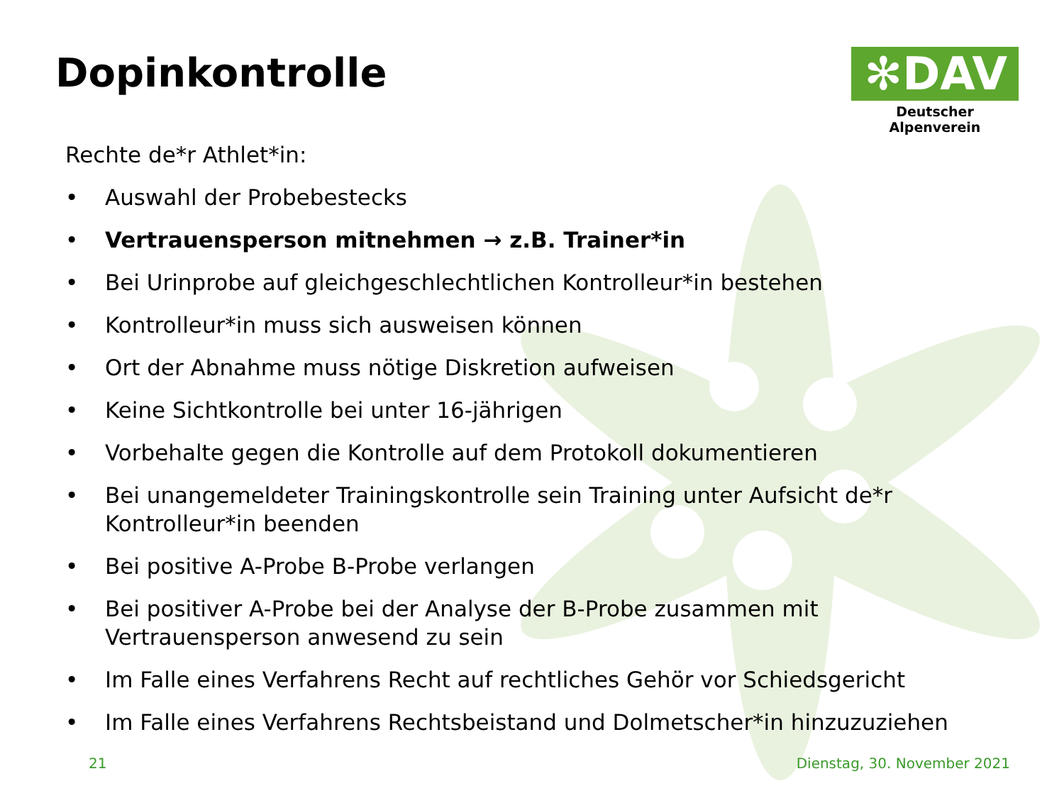Dopinkontrolle
✻DAV
Deutscher Alpenverein
Rechte de*r Athlet*in:
• Auswahl der Probebestecks
• Vertrauensperson mitnehmen → z.B. Trainer*in
• Bei Urinprobe auf gleichgeschlechtlichen Kontrolleur*in bestehen
• Kontrolleur*in muss sich ausweisen können
• Ort der Abnahme muss nötige Diskretion aufweisen
• Keine Sichtkontrolle bei unter 16-jährigen
• Vorbehalte gegen die Kontrolle auf dem Protokoll dokumentieren
• Bei unangemeldeter Trainingskontrolle sein Training unter Aufsicht de*r Kontrolleur*in beenden
• Bei positive A-Probe B-Probe verlangen
• Bei positiver A-Probe bei der Analyse der B-Probe zusammen mit Vertrauensperson anwesend zu sein
• Im Falle eines Verfahrens Recht auf rechtliches Gehör vor Schiedsgericht
• Im Falle eines Verfahrens Rechtsbeistand und Dolmetscher*in hinzuzuziehen
21 Dienstag, 30. November 2021